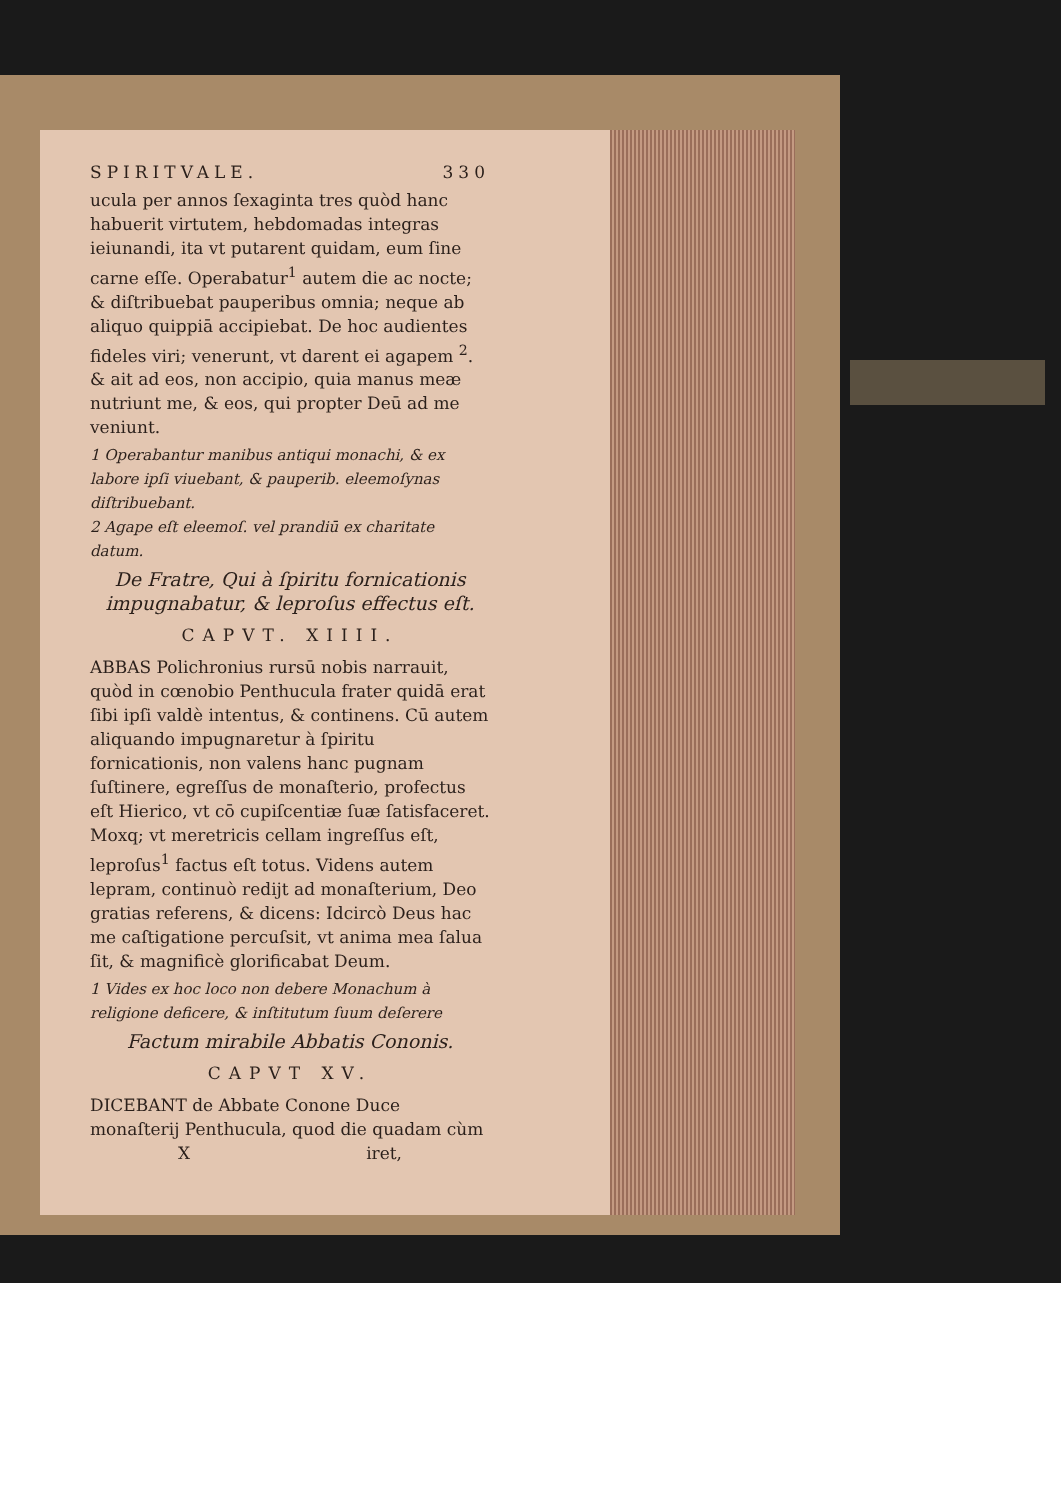SPIRITVALE. 330
ucula per annos ſexaginta tres quòd hanc habuerit virtutem, hebdomadas integras ieiunandi, ita vt putarent quidam, eum ſine carne eſſe. Operabatur<sup>1</sup> autem die ac nocte; & diſtribuebat pauperibus omnia; neque ab aliquo quippiā accipiebat. De hoc audientes fideles viri; venerunt, vt darent ei agapem <sup>2</sup>. & ait ad eos, non accipio, quia manus meæ nutriunt me, & eos, qui propter Deū ad me veniunt.
1 Operabantur manibus antiqui monachi, & ex labore ipſi viuebant, & pauperib. eleemoſynas diſtribuebant.
2 Agape eſt eleemoſ. vel prandiū ex charitate datum.
De Fratre, Qui à ſpiritu fornicationis impugnabatur, & leproſus effectus eſt.
CAPVT. XIIII.
ABBAS Polichronius rursū nobis narrauit, quòd in cœnobio Penthucula frater quidā erat ſibi ipſi valdè intentus, & continens. Cū autem aliquando impugnaretur à ſpiritu fornicationis, non valens hanc pugnam ſuſtinere, egreſſus de monaſterio, profectus eſt Hierico, vt cō cupiſcentiæ ſuæ ſatisfaceret. Moxq; vt meretricis cellam ingreſſus eſt, leproſus<sup>1</sup> factus eſt totus. Videns autem lepram, continuò redijt ad monaſterium, Deo gratias referens, & dicens: Idcircò Deus hac me caſtigatione percuſsit, vt anima mea ſalua ſit, & magnificè glorificabat Deum.
1 Vides ex hoc loco non debere Monachum à religione deficere, & inſtitutum ſuum deſerere
Factum mirabile Abbatis Cononis.
CAPVT XV.
DICEBANT de Abbate Conone Duce monaſterij Penthucula, quod die quadam cùm
X iret,